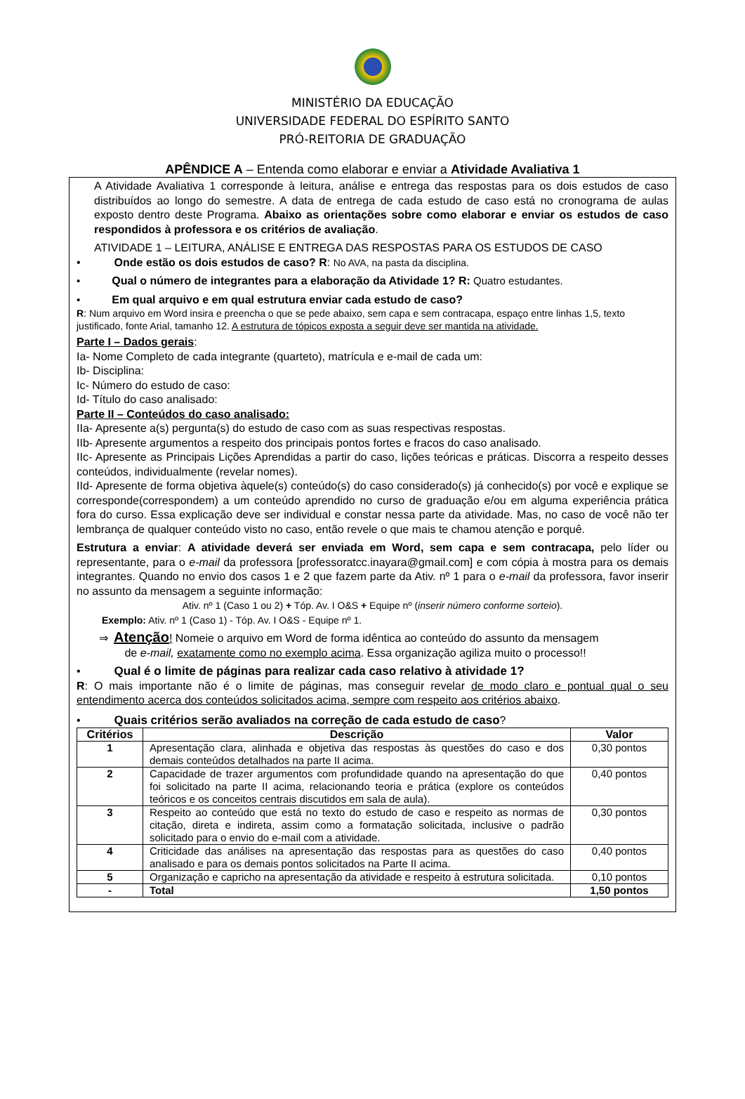MINISTÉRIO DA EDUCAÇÃO
UNIVERSIDADE FEDERAL DO ESPÍRITO SANTO
PRÓ-REITORIA DE GRADUAÇÃO
APÊNDICE A – Entenda como elaborar e enviar a Atividade Avaliativa 1
A Atividade Avaliativa 1 corresponde à leitura, análise e entrega das respostas para os dois estudos de caso distribuídos ao longo do semestre. A data de entrega de cada estudo de caso está no cronograma de aulas exposto dentro deste Programa. Abaixo as orientações sobre como elaborar e enviar os estudos de caso respondidos à professora e os critérios de avaliação.
ATIVIDADE 1 – LEITURA, ANÁLISE E ENTREGA DAS RESPOSTAS PARA OS ESTUDOS DE CASO
•   Onde estão os dois estudos de caso? R: No AVA, na pasta da disciplina.
•   Qual o número de integrantes para a elaboração da Atividade 1? R: Quatro estudantes.
•   Em qual arquivo e em qual estrutura enviar cada estudo de caso?
R: Num arquivo em Word insira e preencha o que se pede abaixo, sem capa e sem contracapa, espaço entre linhas 1,5, texto justificado, fonte Arial, tamanho 12. A estrutura de tópicos exposta a seguir deve ser mantida na atividade.
Parte I – Dados gerais:
Ia- Nome Completo de cada integrante (quarteto), matrícula e e-mail de cada um:
Ib- Disciplina:
Ic- Número do estudo de caso:
Id- Título do caso analisado:
Parte II – Conteúdos do caso analisado:
IIa- Apresente a(s) pergunta(s) do estudo de caso com as suas respectivas respostas.
IIb- Apresente argumentos a respeito dos principais pontos fortes e fracos do caso analisado.
IIc- Apresente as Principais Lições Aprendidas a partir do caso, lições teóricas e práticas. Discorra a respeito desses conteúdos, individualmente (revelar nomes).
IId- Apresente de forma objetiva àquele(s) conteúdo(s) do caso considerado(s) já conhecido(s) por você e explique se corresponde(correspondem) a um conteúdo aprendido no curso de graduação e/ou em alguma experiência prática fora do curso. Essa explicação deve ser individual e constar nessa parte da atividade. Mas, no caso de você não ter lembrança de qualquer conteúdo visto no caso, então revele o que mais te chamou atenção e porquê.
Estrutura a enviar: A atividade deverá ser enviada em Word, sem capa e sem contracapa, pelo líder ou representante, para o e-mail da professora [professoratcc.inayara@gmail.com] e com cópia à mostra para os demais integrantes. Quando no envio dos casos 1 e 2 que fazem parte da Ativ. nº 1 para o e-mail da professora, favor inserir no assunto da mensagem a seguinte informação:
Ativ. nº 1 (Caso 1 ou 2) + Tóp. Av. I O&S + Equipe nº (inserir número conforme sorteio).
Exemplo: Ativ. nº 1 (Caso 1) - Tóp. Av. I O&S - Equipe nº 1.
⇒ Atenção! Nomeie o arquivo em Word de forma idêntica ao conteúdo do assunto da mensagem
   de e-mail, exatamente como no exemplo acima. Essa organização agiliza muito o processo!!
•   Qual é o limite de páginas para realizar cada caso relativo à atividade 1?
R: O mais importante não é o limite de páginas, mas conseguir revelar de modo claro e pontual qual o seu entendimento acerca dos conteúdos solicitados acima, sempre com respeito aos critérios abaixo.
•   Quais critérios serão avaliados na correção de cada estudo de caso?
| Critérios | Descrição | Valor |
| --- | --- | --- |
| 1 | Apresentação clara, alinhada e objetiva das respostas às questões do caso e dos demais conteúdos detalhados na parte II acima. | 0,30 pontos |
| 2 | Capacidade de trazer argumentos com profundidade quando na apresentação do que foi solicitado na parte II acima, relacionando teoria e prática (explore os conteúdos teóricos e os conceitos centrais discutidos em sala de aula). | 0,40 pontos |
| 3 | Respeito ao conteúdo que está no texto do estudo de caso e respeito as normas de citação, direta e indireta, assim como a formatação solicitada, inclusive o padrão solicitado para o envio do e-mail com a atividade. | 0,30 pontos |
| 4 | Criticidade das análises na apresentação das respostas para as questões do caso analisado e para os demais pontos solicitados na Parte II acima. | 0,40 pontos |
| 5 | Organização e capricho na apresentação da atividade e respeito à estrutura solicitada. | 0,10 pontos |
| - | Total | 1,50 pontos |